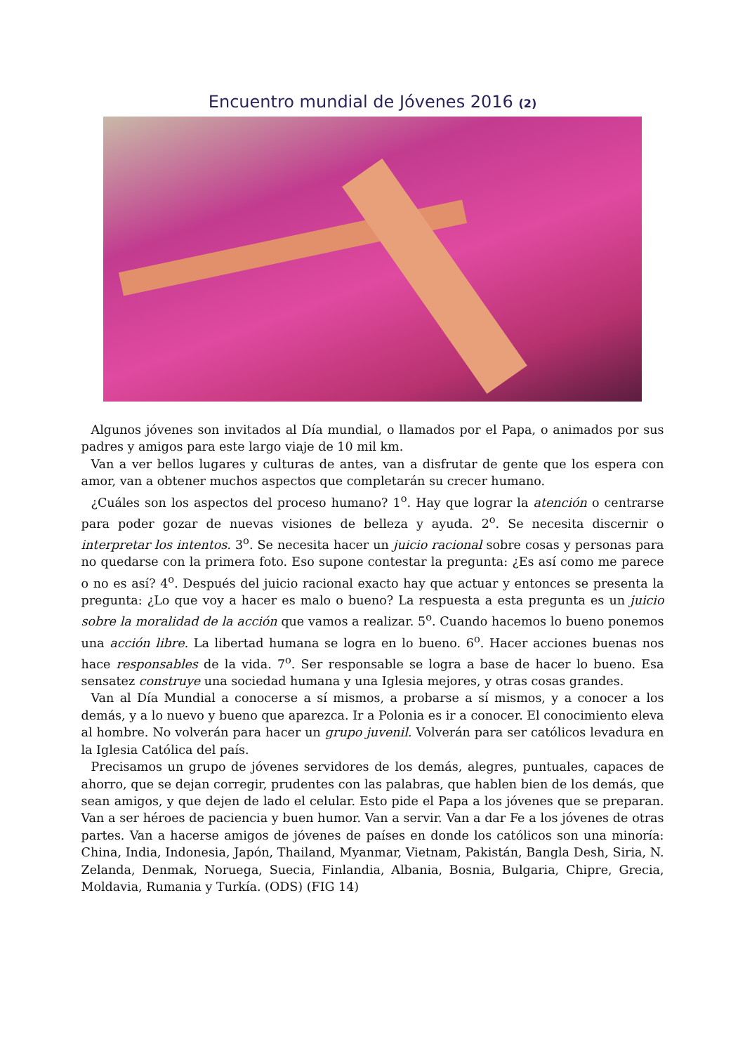Encuentro mundial de Jóvenes 2016 (2)
Algunos jóvenes son invitados al Día mundial, o llamados por el Papa, o animados por sus padres y amigos para este largo viaje de 10 mil km.
Van a ver bellos lugares y culturas de antes, van a disfrutar de gente que los espera con amor, van a obtener muchos aspectos que completarán su crecer humano.
¿Cuáles son los aspectos del proceso humano? 1<sup>o</sup>. Hay que lograr la atención o centrarse para poder gozar de nuevas visiones de belleza y ayuda. 2<sup>o</sup>. Se necesita discernir o interpretar los intentos. 3<sup>o</sup>. Se necesita hacer un juicio racional sobre cosas y personas para no quedarse con la primera foto. Eso supone contestar la pregunta: ¿Es así como me parece o no es así? 4<sup>o</sup>. Después del juicio racional exacto hay que actuar y entonces se presenta la pregunta: ¿Lo que voy a hacer es malo o bueno? La respuesta a esta pregunta es un juicio sobre la moralidad de la acción que vamos a realizar. 5<sup>o</sup>. Cuando hacemos lo bueno ponemos una acción libre. La libertad humana se logra en lo bueno. 6<sup>o</sup>. Hacer acciones buenas nos hace responsables de la vida. 7<sup>o</sup>. Ser responsable se logra a base de hacer lo bueno. Esa sensatez construye una sociedad humana y una Iglesia mejores, y otras cosas grandes.
Van al Día Mundial a conocerse a sí mismos, a probarse a sí mismos, y a conocer a los demás, y a lo nuevo y bueno que aparezca. Ir a Polonia es ir a conocer. El conocimiento eleva al hombre. No volverán para hacer un grupo juvenil. Volverán para ser católicos levadura en la Iglesia Católica del país.
Precisamos un grupo de jóvenes servidores de los demás, alegres, puntuales, capaces de ahorro, que se dejan corregir, prudentes con las palabras, que hablen bien de los demás, que sean amigos, y que dejen de lado el celular. Esto pide el Papa a los jóvenes que se preparan. Van a ser héroes de paciencia y buen humor. Van a servir. Van a dar Fe a los jóvenes de otras partes. Van a hacerse amigos de jóvenes de países en donde los católicos son una minoría: China, India, Indonesia, Japón, Thailand, Myanmar, Vietnam, Pakistán, Bangla Desh, Siria, N. Zelanda, Denmak, Noruega, Suecia, Finlandia, Albania, Bosnia, Bulgaria, Chipre, Grecia, Moldavia, Rumania y Turkía. (ODS) (FIG 14)